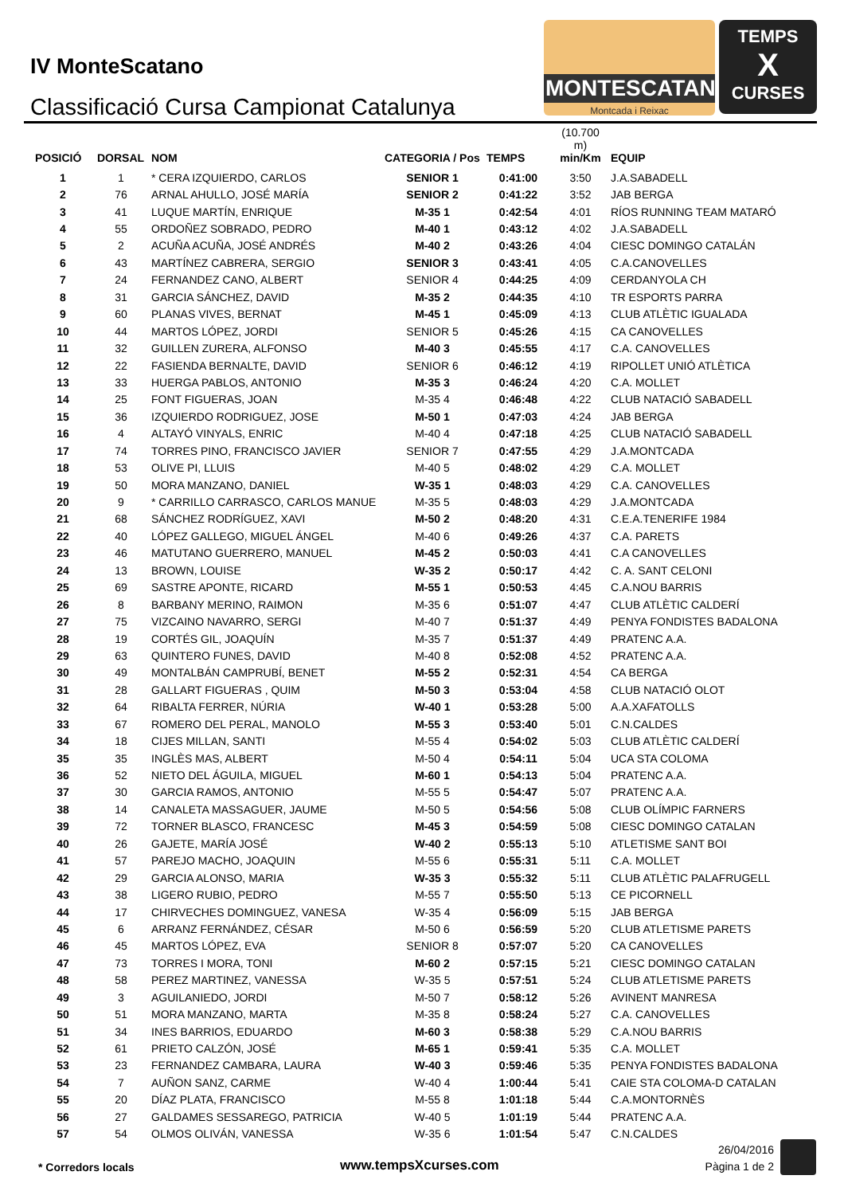IV MonteScatano
Classificació Cursa Campionat Catalunya
MONTESCATANO
Montcada i Reixac
TEMPS
X
CURSES
| POSICIÓ | DORSAL | NOM | CATEGORIA / Pos | TEMPS | (10.700 m) min/Km | EQUIP |
| --- | --- | --- | --- | --- | --- | --- |
| 1 | 1 | * CERA IZQUIERDO, CARLOS | SENIOR 1 | 0:41:00 | 3:50 | J.A.SABADELL |
| 2 | 76 | ARNAL AHULLO, JOSÉ MARÍA | SENIOR 2 | 0:41:22 | 3:52 | JAB BERGA |
| 3 | 41 | LUQUE MARTÍN, ENRIQUE | M-35 1 | 0:42:54 | 4:01 | RÍOS RUNNING TEAM MATARÓ |
| 4 | 55 | ORDOÑEZ SOBRADO, PEDRO | M-40 1 | 0:43:12 | 4:02 | J.A.SABADELL |
| 5 | 2 | ACUÑA ACUÑA, JOSÉ ANDRÉS | M-40 2 | 0:43:26 | 4:04 | CIESC DOMINGO CATALÁN |
| 6 | 43 | MARTÍNEZ CABRERA, SERGIO | SENIOR 3 | 0:43:41 | 4:05 | C.A.CANOVELLES |
| 7 | 24 | FERNANDEZ CANO, ALBERT | SENIOR 4 | 0:44:25 | 4:09 | CERDANYOLA CH |
| 8 | 31 | GARCIA SÁNCHEZ, DAVID | M-35 2 | 0:44:35 | 4:10 | TR ESPORTS PARRA |
| 9 | 60 | PLANAS VIVES, BERNAT | M-45 1 | 0:45:09 | 4:13 | CLUB ATLÈTIC IGUALADA |
| 10 | 44 | MARTOS LÓPEZ, JORDI | SENIOR 5 | 0:45:26 | 4:15 | CA CANOVELLES |
| 11 | 32 | GUILLEN ZURERA, ALFONSO | M-40 3 | 0:45:55 | 4:17 | C.A. CANOVELLES |
| 12 | 22 | FASIENDA BERNALTE, DAVID | SENIOR 6 | 0:46:12 | 4:19 | RIPOLLET UNIÓ ATLÈTICA |
| 13 | 33 | HUERGA PABLOS, ANTONIO | M-35 3 | 0:46:24 | 4:20 | C.A. MOLLET |
| 14 | 25 | FONT FIGUERAS, JOAN | M-35 4 | 0:46:48 | 4:22 | CLUB NATACIÓ SABADELL |
| 15 | 36 | IZQUIERDO RODRIGUEZ, JOSE | M-50 1 | 0:47:03 | 4:24 | JAB BERGA |
| 16 | 4 | ALTAYÓ VINYALS, ENRIC | M-40 4 | 0:47:18 | 4:25 | CLUB NATACIÓ SABADELL |
| 17 | 74 | TORRES PINO, FRANCISCO JAVIER | SENIOR 7 | 0:47:55 | 4:29 | J.A.MONTCADA |
| 18 | 53 | OLIVE PI, LLUIS | M-40 5 | 0:48:02 | 4:29 | C.A. MOLLET |
| 19 | 50 | MORA MANZANO, DANIEL | W-35 1 | 0:48:03 | 4:29 | C.A. CANOVELLES |
| 20 | 9 | * CARRILLO CARRASCO, CARLOS MANUE | M-35 5 | 0:48:03 | 4:29 | J.A.MONTCADA |
| 21 | 68 | SÁNCHEZ RODRÍGUEZ, XAVI | M-50 2 | 0:48:20 | 4:31 | C.E.A.TENERIFE 1984 |
| 22 | 40 | LÓPEZ GALLEGO, MIGUEL ÁNGEL | M-40 6 | 0:49:26 | 4:37 | C.A. PARETS |
| 23 | 46 | MATUTANO GUERRERO, MANUEL | M-45 2 | 0:50:03 | 4:41 | C.A CANOVELLES |
| 24 | 13 | BROWN, LOUISE | W-35 2 | 0:50:17 | 4:42 | C. A. SANT CELONI |
| 25 | 69 | SASTRE APONTE, RICARD | M-55 1 | 0:50:53 | 4:45 | C.A.NOU BARRIS |
| 26 | 8 | BARBANY MERINO, RAIMON | M-35 6 | 0:51:07 | 4:47 | CLUB ATLÈTIC CALDERÍ |
| 27 | 75 | VIZCAINO NAVARRO, SERGI | M-40 7 | 0:51:37 | 4:49 | PENYA FONDISTES BADALONA |
| 28 | 19 | CORTÉS GIL, JOAQUÍN | M-35 7 | 0:51:37 | 4:49 | PRATENC A.A. |
| 29 | 63 | QUINTERO FUNES, DAVID | M-40 8 | 0:52:08 | 4:52 | PRATENC A.A. |
| 30 | 49 | MONTALBÁN CAMPRUBÍ, BENET | M-55 2 | 0:52:31 | 4:54 | CA BERGA |
| 31 | 28 | GALLART FIGUERAS , QUIM | M-50 3 | 0:53:04 | 4:58 | CLUB NATACIÓ OLOT |
| 32 | 64 | RIBALTA FERRER, NÚRIA | W-40 1 | 0:53:28 | 5:00 | A.A.XAFATOLLS |
| 33 | 67 | ROMERO DEL PERAL, MANOLO | M-55 3 | 0:53:40 | 5:01 | C.N.CALDES |
| 34 | 18 | CIJES MILLAN, SANTI | M-55 4 | 0:54:02 | 5:03 | CLUB ATLÈTIC CALDERÍ |
| 35 | 35 | INGLÈS MAS, ALBERT | M-50 4 | 0:54:11 | 5:04 | UCA STA COLOMA |
| 36 | 52 | NIETO DEL ÁGUILA, MIGUEL | M-60 1 | 0:54:13 | 5:04 | PRATENC A.A. |
| 37 | 30 | GARCIA RAMOS, ANTONIO | M-55 5 | 0:54:47 | 5:07 | PRATENC A.A. |
| 38 | 14 | CANALETA MASSAGUER, JAUME | M-50 5 | 0:54:56 | 5:08 | CLUB OLÍMPIC FARNERS |
| 39 | 72 | TORNER BLASCO, FRANCESC | M-45 3 | 0:54:59 | 5:08 | CIESC DOMINGO CATALAN |
| 40 | 26 | GAJETE, MARÍA JOSÉ | W-40 2 | 0:55:13 | 5:10 | ATLETISME SANT BOI |
| 41 | 57 | PAREJO MACHO, JOAQUIN | M-55 6 | 0:55:31 | 5:11 | C.A. MOLLET |
| 42 | 29 | GARCIA ALONSO, MARIA | W-35 3 | 0:55:32 | 5:11 | CLUB ATLÈTIC PALAFRUGELL |
| 43 | 38 | LIGERO RUBIO, PEDRO | M-55 7 | 0:55:50 | 5:13 | CE PICORNELL |
| 44 | 17 | CHIRVECHES DOMINGUEZ, VANESA | W-35 4 | 0:56:09 | 5:15 | JAB BERGA |
| 45 | 6 | ARRANZ FERNÁNDEZ, CÉSAR | M-50 6 | 0:56:59 | 5:20 | CLUB ATLETISME PARETS |
| 46 | 45 | MARTOS LÓPEZ, EVA | SENIOR 8 | 0:57:07 | 5:20 | CA CANOVELLES |
| 47 | 73 | TORRES I MORA, TONI | M-60 2 | 0:57:15 | 5:21 | CIESC DOMINGO CATALAN |
| 48 | 58 | PEREZ MARTINEZ, VANESSA | W-35 5 | 0:57:51 | 5:24 | CLUB ATLETISME PARETS |
| 49 | 3 | AGUILANIEDO, JORDI | M-50 7 | 0:58:12 | 5:26 | AVINENT MANRESA |
| 50 | 51 | MORA MANZANO, MARTA | M-35 8 | 0:58:24 | 5:27 | C.A. CANOVELLES |
| 51 | 34 | INES BARRIOS, EDUARDO | M-60 3 | 0:58:38 | 5:29 | C.A.NOU BARRIS |
| 52 | 61 | PRIETO CALZÓN, JOSÉ | M-65 1 | 0:59:41 | 5:35 | C.A. MOLLET |
| 53 | 23 | FERNANDEZ CAMBARA, LAURA | W-40 3 | 0:59:46 | 5:35 | PENYA FONDISTES BADALONA |
| 54 | 7 | AUÑON SANZ, CARME | W-40 4 | 1:00:44 | 5:41 | CAIE STA COLOMA-D CATALAN |
| 55 | 20 | DÍAZ PLATA, FRANCISCO | M-55 8 | 1:01:18 | 5:44 | C.A.MONTORNÈS |
| 56 | 27 | GALDAMES SESSAREGO, PATRICIA | W-40 5 | 1:01:19 | 5:44 | PRATENC A.A. |
| 57 | 54 | OLMOS OLIVÁN, VANESSA | W-35 6 | 1:01:54 | 5:47 | C.N.CALDES |
* Corredors locals www.tempsXcurses.com
26/04/2016
Pàgina 1 de 2